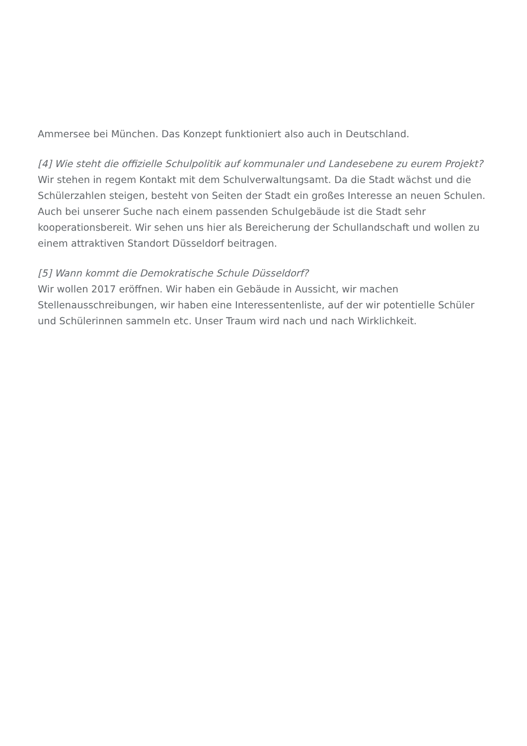Ammersee bei München. Das Konzept funktioniert also auch in Deutschland.
[4] Wie steht die offizielle Schulpolitik auf kommunaler und Landesebene zu eurem Projekt?
Wir stehen in regem Kontakt mit dem Schulverwaltungsamt. Da die Stadt wächst und die Schülerzahlen steigen, besteht von Seiten der Stadt ein großes Interesse an neuen Schulen. Auch bei unserer Suche nach einem passenden Schulgebäude ist die Stadt sehr kooperationsbereit. Wir sehen uns hier als Bereicherung der Schullandschaft und wollen zu einem attraktiven Standort Düsseldorf beitragen.
[5] Wann kommt die Demokratische Schule Düsseldorf?
Wir wollen 2017 eröffnen. Wir haben ein Gebäude in Aussicht, wir machen Stellenausschreibungen, wir haben eine Interessentenliste, auf der wir potentielle Schüler und Schülerinnen sammeln etc. Unser Traum wird nach und nach Wirklichkeit.